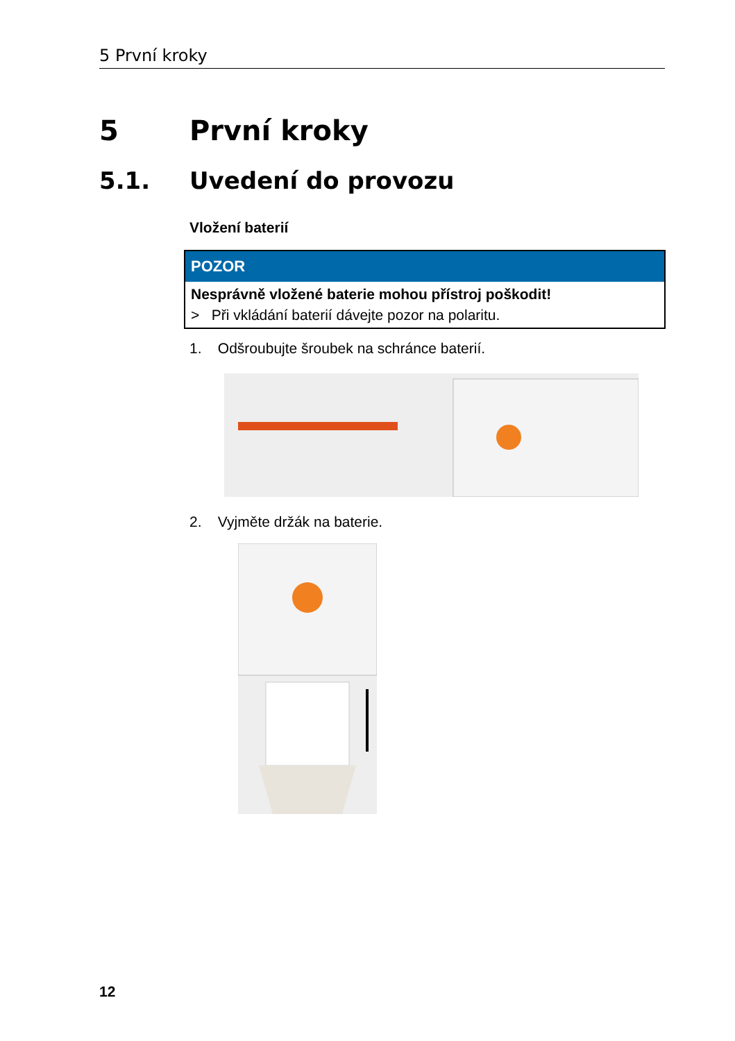5 První kroky
5 První kroky
5.1. Uvedení do provozu
Vložení baterií
POZOR
Nesprávně vložené baterie mohou přístroj poškodit!
> Při vkládání baterií dávejte pozor na polaritu.
1. Odšroubujte šroubek na schránce baterií.
2. Vyjměte držák na baterie.
12